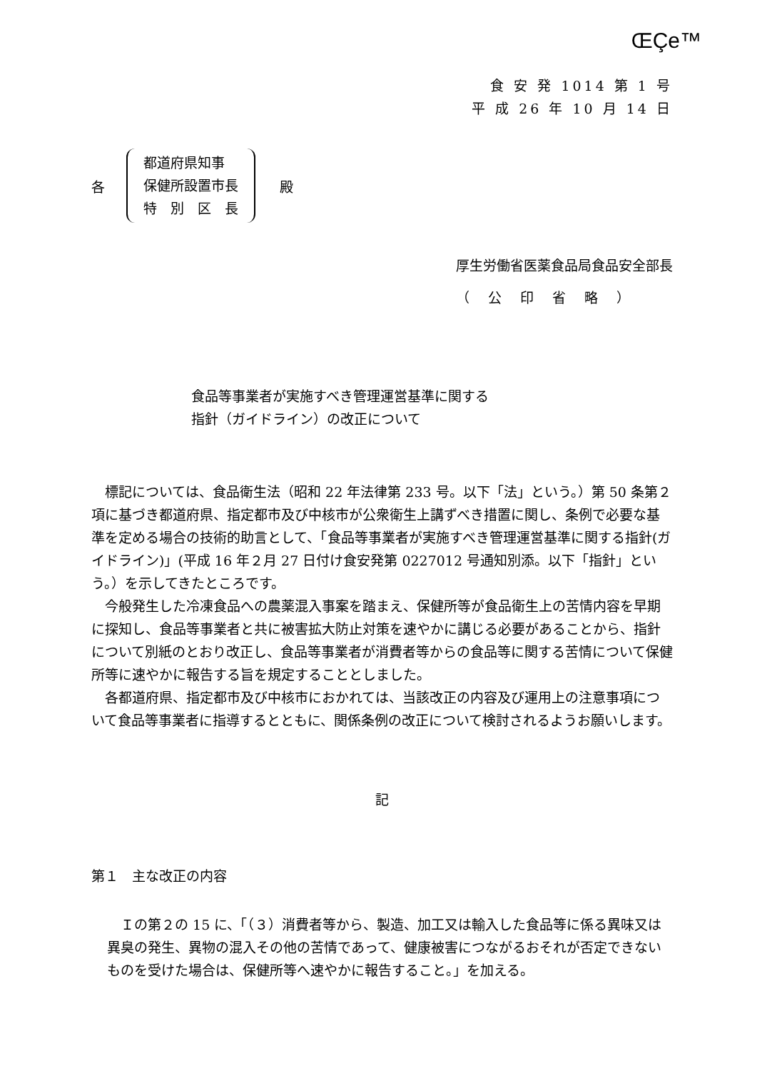ŒÇe™
食 安 発 1014 第 1 号
平 成 26 年 10 月 14 日
各
都道府県知事
保健所設置市長
特　別　区　長
殿
厚生労働省医薬食品局食品安全部長
（ 公 印 省 略 ）
食品等事業者が実施すべき管理運営基準に関する
指針（ガイドライン）の改正について
標記については、食品衛生法（昭和 22 年法律第 233 号。以下「法」という。）第 50 条第２項に基づき都道府県、指定都市及び中核市が公衆衛生上講ずべき措置に関し、条例で必要な基準を定める場合の技術的助言として、「食品等事業者が実施すべき管理運営基準に関する指針(ガイドライン)」(平成 16 年２月 27 日付け食安発第 0227012 号通知別添。以下「指針」という。）を示してきたところです。
今般発生した冷凍食品への農薬混入事案を踏まえ、保健所等が食品衛生上の苦情内容を早期に探知し、食品等事業者と共に被害拡大防止対策を速やかに講じる必要があることから、指針について別紙のとおり改正し、食品等事業者が消費者等からの食品等に関する苦情について保健所等に速やかに報告する旨を規定することとしました。
各都道府県、指定都市及び中核市におかれては、当該改正の内容及び運用上の注意事項について食品等事業者に指導するとともに、関係条例の改正について検討されるようお願いします。
記
第１　主な改正の内容
Ｉの第２の 15 に、「（３）消費者等から、製造、加工又は輸入した食品等に係る異味又は異臭の発生、異物の混入その他の苦情であって、健康被害につながるおそれが否定できないものを受けた場合は、保健所等へ速やかに報告すること。」を加える。